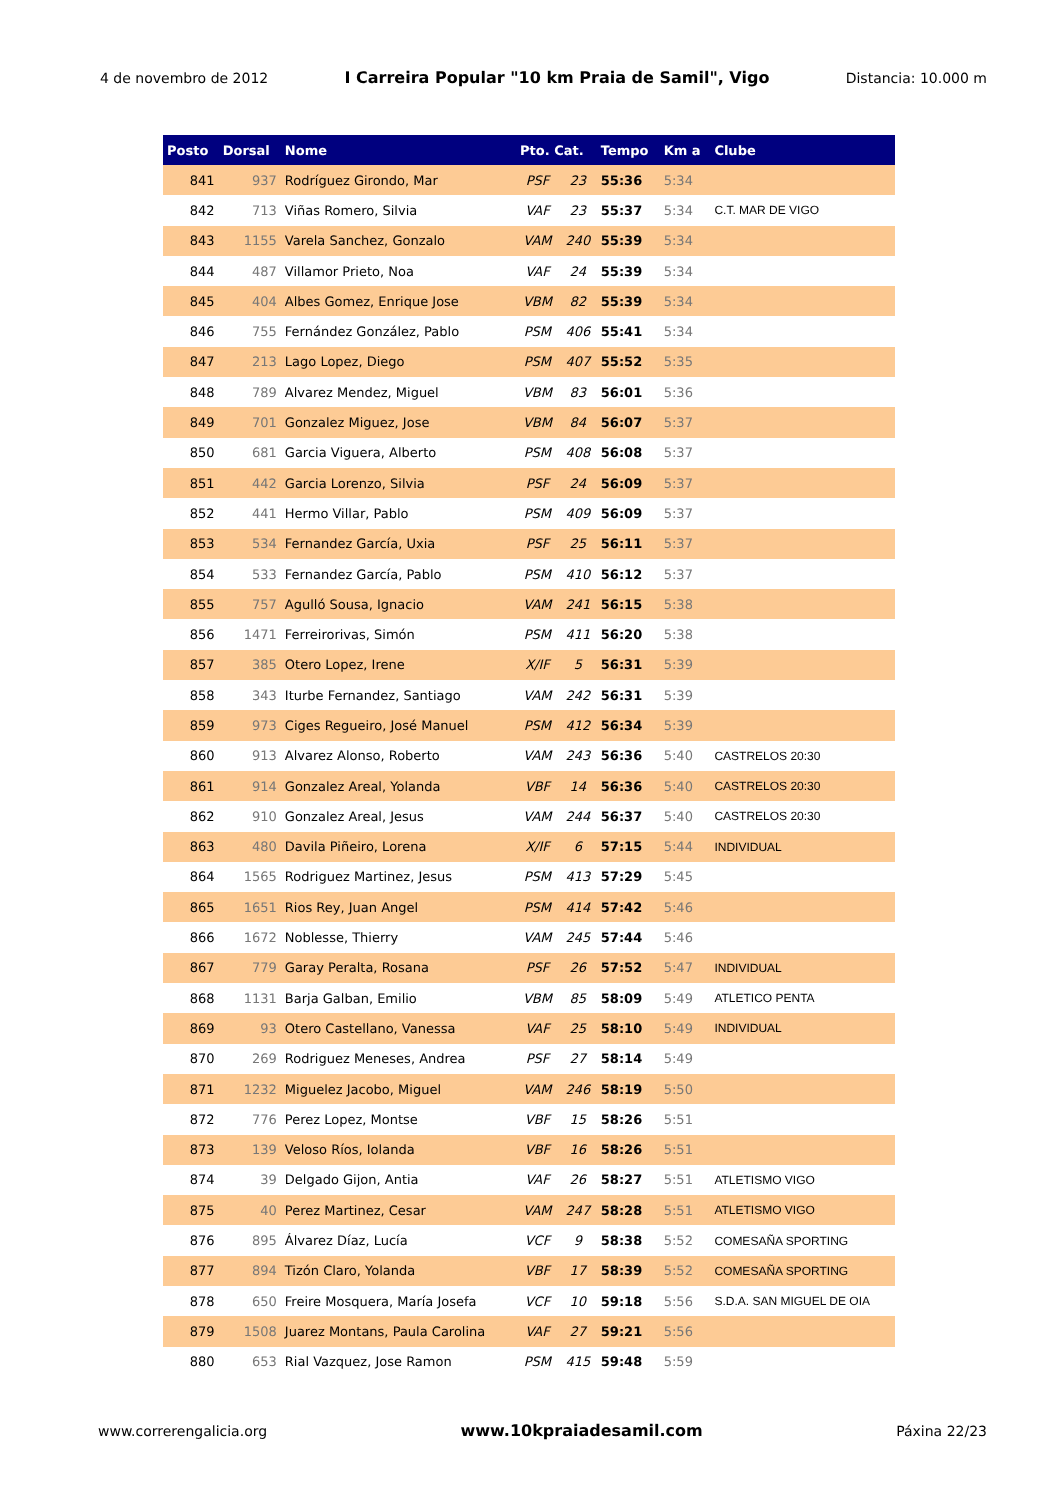4 de novembro de 2012 I Carreira Popular "10 km Praia de Samil", Vigo Distancia: 10.000 m
| Posto | Dorsal | Nome | Pto. Cat. | | Tempo | Km a | Clube |
| --- | --- | --- | --- | --- | --- | --- | --- |
| 841 | 937 | Rodríguez Girondo, Mar | PSF | 23 | 55:36 | 5:34 | |
| 842 | 713 | Viñas Romero, Silvia | VAF | 23 | 55:37 | 5:34 | C.T. MAR DE VIGO |
| 843 | 1155 | Varela Sanchez, Gonzalo | VAM | 240 | 55:39 | 5:34 | |
| 844 | 487 | Villamor Prieto, Noa | VAF | 24 | 55:39 | 5:34 | |
| 845 | 404 | Albes Gomez, Enrique Jose | VBM | 82 | 55:39 | 5:34 | |
| 846 | 755 | Fernández González, Pablo | PSM | 406 | 55:41 | 5:34 | |
| 847 | 213 | Lago Lopez, Diego | PSM | 407 | 55:52 | 5:35 | |
| 848 | 789 | Alvarez Mendez, Miguel | VBM | 83 | 56:01 | 5:36 | |
| 849 | 701 | Gonzalez Miguez, Jose | VBM | 84 | 56:07 | 5:37 | |
| 850 | 681 | Garcia Viguera, Alberto | PSM | 408 | 56:08 | 5:37 | |
| 851 | 442 | Garcia Lorenzo, Silvia | PSF | 24 | 56:09 | 5:37 | |
| 852 | 441 | Hermo Villar, Pablo | PSM | 409 | 56:09 | 5:37 | |
| 853 | 534 | Fernandez García, Uxia | PSF | 25 | 56:11 | 5:37 | |
| 854 | 533 | Fernandez García, Pablo | PSM | 410 | 56:12 | 5:37 | |
| 855 | 757 | Agulló Sousa, Ignacio | VAM | 241 | 56:15 | 5:38 | |
| 856 | 1471 | Ferreirorivas, Simón | PSM | 411 | 56:20 | 5:38 | |
| 857 | 385 | Otero Lopez, Irene | X/IF | 5 | 56:31 | 5:39 | |
| 858 | 343 | Iturbe Fernandez, Santiago | VAM | 242 | 56:31 | 5:39 | |
| 859 | 973 | Ciges Regueiro, José Manuel | PSM | 412 | 56:34 | 5:39 | |
| 860 | 913 | Alvarez Alonso, Roberto | VAM | 243 | 56:36 | 5:40 | CASTRELOS 20:30 |
| 861 | 914 | Gonzalez Areal, Yolanda | VBF | 14 | 56:36 | 5:40 | CASTRELOS 20:30 |
| 862 | 910 | Gonzalez Areal, Jesus | VAM | 244 | 56:37 | 5:40 | CASTRELOS 20:30 |
| 863 | 480 | Davila Piñeiro, Lorena | X/IF | 6 | 57:15 | 5:44 | INDIVIDUAL |
| 864 | 1565 | Rodriguez Martinez, Jesus | PSM | 413 | 57:29 | 5:45 | |
| 865 | 1651 | Rios Rey, Juan Angel | PSM | 414 | 57:42 | 5:46 | |
| 866 | 1672 | Noblesse, Thierry | VAM | 245 | 57:44 | 5:46 | |
| 867 | 779 | Garay Peralta, Rosana | PSF | 26 | 57:52 | 5:47 | INDIVIDUAL |
| 868 | 1131 | Barja Galban, Emilio | VBM | 85 | 58:09 | 5:49 | ATLETICO PENTA |
| 869 | 93 | Otero Castellano, Vanessa | VAF | 25 | 58:10 | 5:49 | INDIVIDUAL |
| 870 | 269 | Rodriguez Meneses, Andrea | PSF | 27 | 58:14 | 5:49 | |
| 871 | 1232 | Miguelez Jacobo, Miguel | VAM | 246 | 58:19 | 5:50 | |
| 872 | 776 | Perez Lopez, Montse | VBF | 15 | 58:26 | 5:51 | |
| 873 | 139 | Veloso Ríos, Iolanda | VBF | 16 | 58:26 | 5:51 | |
| 874 | 39 | Delgado Gijon, Antia | VAF | 26 | 58:27 | 5:51 | ATLETISMO VIGO |
| 875 | 40 | Perez Martinez, Cesar | VAM | 247 | 58:28 | 5:51 | ATLETISMO VIGO |
| 876 | 895 | Álvarez Díaz, Lucía | VCF | 9 | 58:38 | 5:52 | COMESAÑA SPORTING |
| 877 | 894 | Tizón Claro, Yolanda | VBF | 17 | 58:39 | 5:52 | COMESAÑA SPORTING |
| 878 | 650 | Freire Mosquera, María Josefa | VCF | 10 | 59:18 | 5:56 | S.D.A. SAN MIGUEL DE OIA |
| 879 | 1508 | Juarez Montans, Paula Carolina | VAF | 27 | 59:21 | 5:56 | |
| 880 | 653 | Rial Vazquez, Jose Ramon | PSM | 415 | 59:48 | 5:59 | |
www.correrengalicia.org www.10kpraiadesamil.com Páxina 22/23